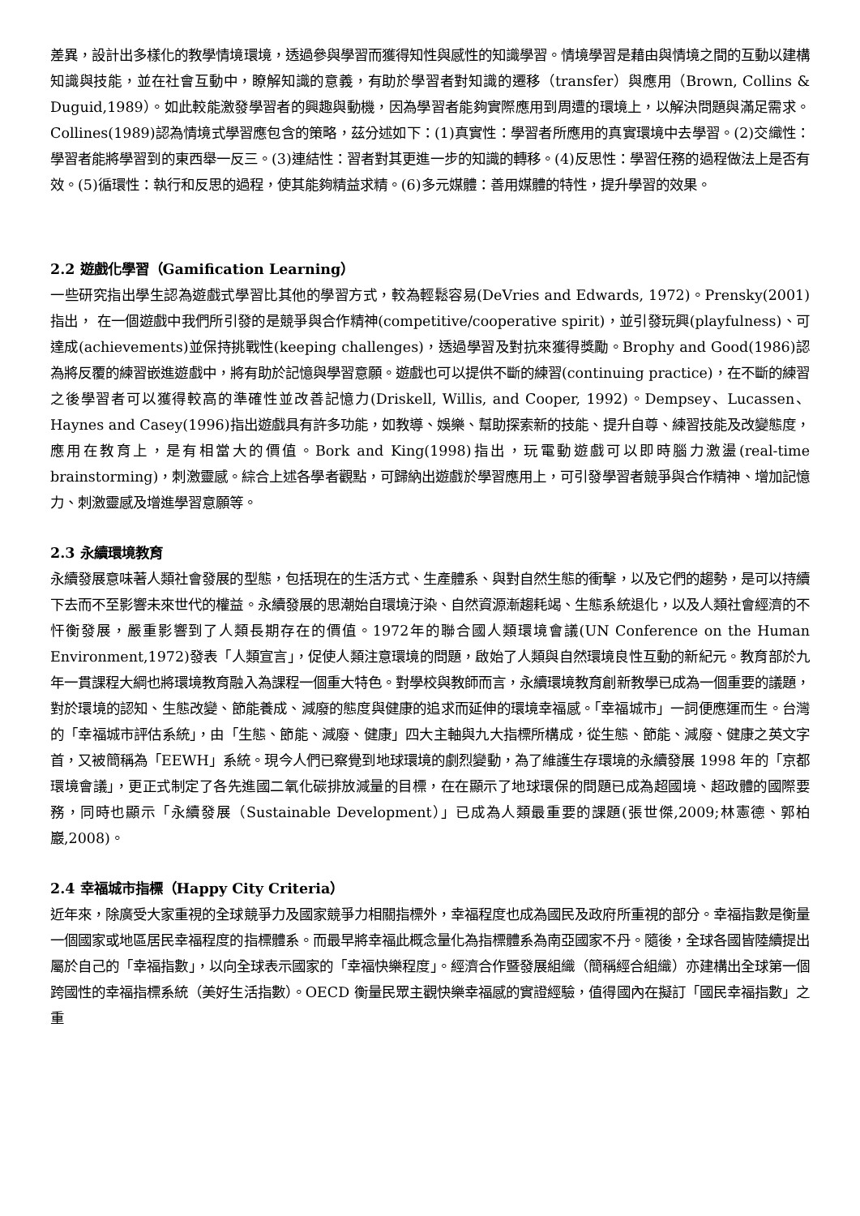差異，設計出多樣化的教學情境環境，透過參與學習而獲得知性與感性的知識學習。情境學習是藉由與情境之間的互動以建構知識與技能，並在社會互動中，瞭解知識的意義，有助於學習者對知識的遷移（transfer）與應用（Brown, Collins & Duguid,1989）。如此較能激發學習者的興趣與動機，因為學習者能夠實際應用到周遭的環境上，以解決問題與滿足需求。Collines(1989)認為情境式學習應包含的策略，茲分述如下：(1)真實性：學習者所應用的真實環境中去學習。(2)交織性：學習者能將學習到的東西舉一反三。(3)連結性：習者對其更進一步的知識的轉移。(4)反思性：學習任務的過程做法上是否有效。(5)循環性：執行和反思的過程，使其能夠精益求精。(6)多元媒體：善用媒體的特性，提升學習的效果。
2.2 遊戲化學習（Gamification Learning）
一些研究指出學生認為遊戲式學習比其他的學習方式，較為輕鬆容易(DeVries and Edwards, 1972)。Prensky(2001) 指出， 在一個遊戲中我們所引發的是競爭與合作精神(competitive/cooperative spirit)，並引發玩興(playfulness)、可達成(achievements)並保持挑戰性(keeping challenges)，透過學習及對抗來獲得獎勵。Brophy and Good(1986)認為將反覆的練習嵌進遊戲中，將有助於記憶與學習意願。遊戲也可以提供不斷的練習(continuing practice)，在不斷的練習之後學習者可以獲得較高的準確性並改善記憶力(Driskell, Willis, and Cooper, 1992)。Dempsey、Lucassen、Haynes and Casey(1996)指出遊戲具有許多功能，如教導、娛樂、幫助探索新的技能、提升自尊、練習技能及改變態度，應用在教育上，是有相當大的價值。Bork and King(1998)指出，玩電動遊戲可以即時腦力激盪(real-time brainstorming)，刺激靈感。綜合上述各學者觀點，可歸納出遊戲於學習應用上，可引發學習者競爭與合作精神、增加記憶力、刺激靈感及增進學習意願等。
2.3 永續環境教育
永續發展意味著人類社會發展的型態，包括現在的生活方式、生產體系、與對自然生態的衝擊，以及它們的趨勢，是可以持續下去而不至影響未來世代的權益。永續發展的思潮始自環境汙染、自然資源漸趨耗竭、生態系統退化，以及人類社會經濟的不忓衡發展，嚴重影響到了人類長期存在的價值。1972年的聯合國人類環境會議(UN Conference on the Human Environment,1972)發表「人類宣言」，促使人類注意環境的問題，啟始了人類與自然環境良性互動的新紀元。教育部於九年一貫課程大綱也將環境教育融入為課程一個重大特色。對學校與教師而言，永續環境教育創新教學已成為一個重要的議題，對於環境的認知、生態改變、節能養成、減廢的態度與健康的追求而延伸的環境幸福感。「幸福城市」一詞便應運而生。台灣的「幸福城市評估系統」，由「生態、節能、減廢、健康」四大主軸與九大指標所構成，從生態、節能、減廢、健康之英文字首，又被簡稱為「EEWH」系統。現今人們已察覺到地球環境的劇烈變動，為了維護生存環境的永續發展 1998 年的「京都環境會議」，更正式制定了各先進國二氧化碳排放減量的目標，在在顯示了地球環保的問題已成為超國境、超政體的國際要務，同時也顯示「永續發展（Sustainable Development）」已成為人類最重要的課題(張世傑,2009;林憲德、郭柏巖,2008)。
2.4 幸福城市指標（Happy City Criteria）
近年來，除廣受大家重視的全球競爭力及國家競爭力相關指標外，幸福程度也成為國民及政府所重視的部分。幸福指數是衡量一個國家或地區居民幸福程度的指標體系。而最早將幸福此概念量化為指標體系為南亞國家不丹。隨後，全球各國皆陸續提出屬於自己的「幸福指數」，以向全球表示國家的「幸福快樂程度」。經濟合作暨發展組織（簡稱經合組織）亦建構出全球第一個跨國性的幸福指標系統（美好生活指數）。OECD 衡量民眾主觀快樂幸福感的實證經驗，值得國內在擬訂「國民幸福指數」之重